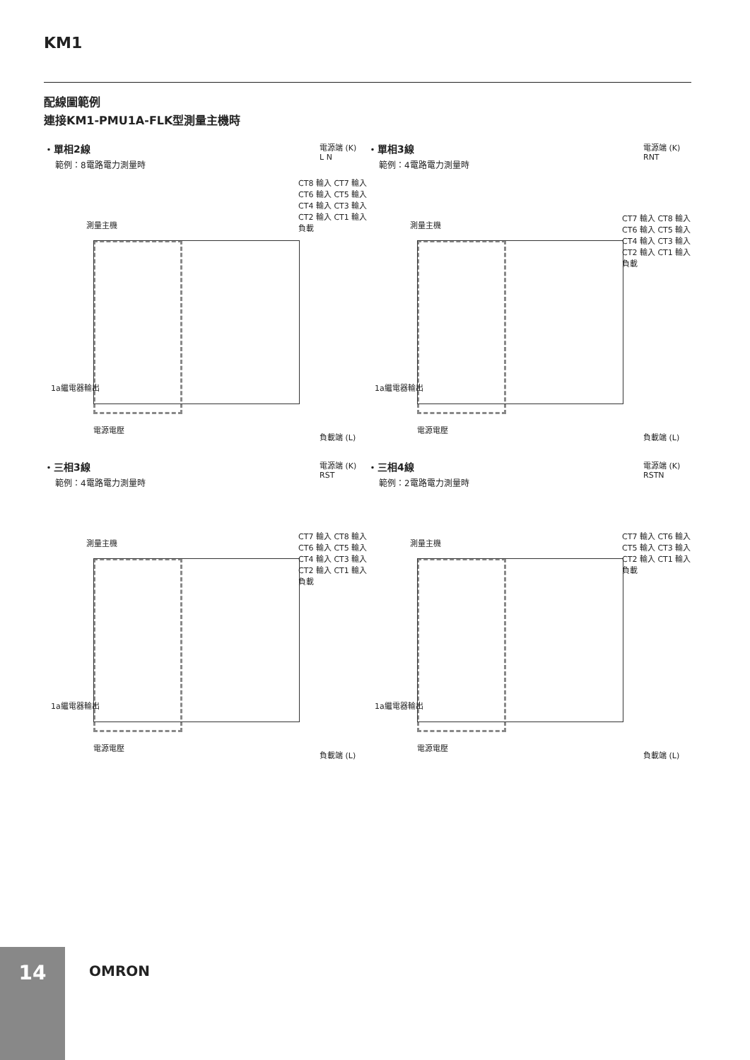KM1
配線圖範例
連接KM1-PMU1A-FLK型測量主機時
・單相2線
範例：8電路電力測量時
電源端 (K)
L N
測量主機
CT8 輸入 CT7 輸入 CT6 輸入 CT5 輸入 CT4 輸入 CT3 輸入 CT2 輸入 CT1 輸入 負載
1a繼電器輸出
電源電壓
負載端 (L)
・單相3線
範例：4電路電力測量時
電源端 (K)
RNT
測量主機
CT7 輸入 CT8 輸入 CT6 輸入 CT5 輸入 CT4 輸入 CT3 輸入 CT2 輸入 CT1 輸入 負載
1a繼電器輸出
電源電壓
負載端 (L)
・三相3線
範例：4電路電力測量時
電源端 (K)
RST
測量主機
CT7 輸入 CT8 輸入 CT6 輸入 CT5 輸入 CT4 輸入 CT3 輸入 CT2 輸入 CT1 輸入 負載
1a繼電器輸出
電源電壓
負載端 (L)
・三相4線
範例：2電路電力測量時
電源端 (K)
RSTN
測量主機
CT7 輸入 CT6 輸入 CT5 輸入 CT3 輸入 CT2 輸入 CT1 輸入 負載
1a繼電器輸出
電源電壓
負載端 (L)
14
OMRON